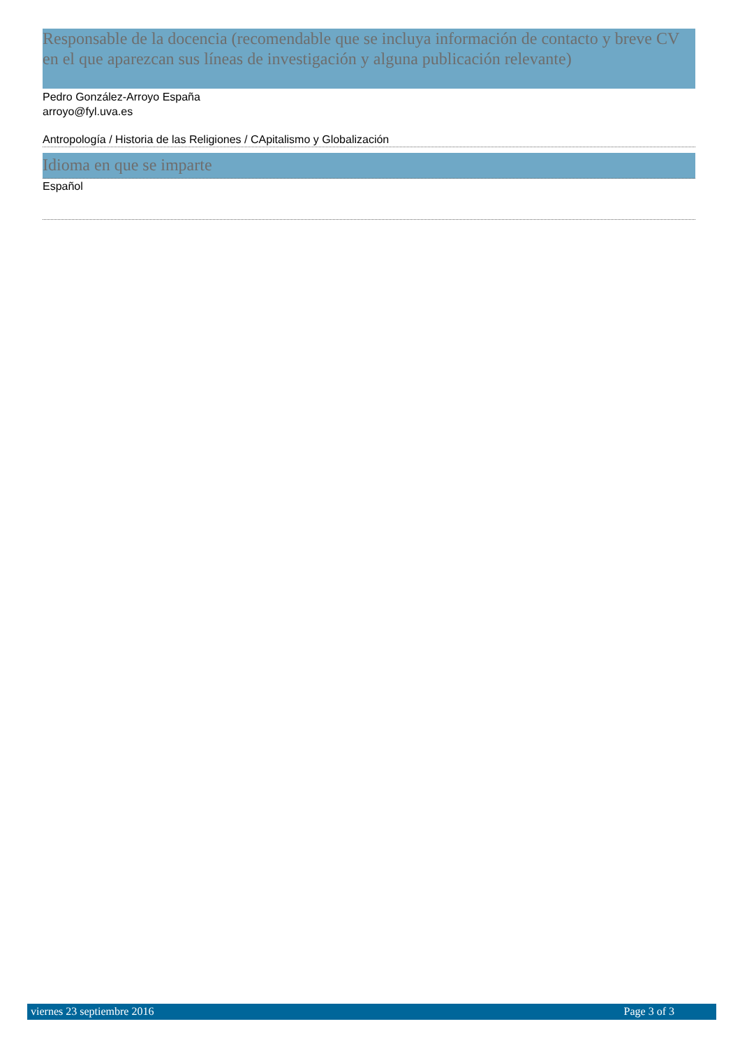Responsable de la docencia (recomendable que se incluya información de contacto y breve CV en el que aparezcan sus líneas de investigación y alguna publicación relevante)
Pedro González-Arroyo España
arroyo@fyl.uva.es
Antropología / Historia de las Religiones / CApitalismo y Globalización
Idioma en que se imparte
Español
viernes 23 septiembre 2016 Page 3 of 3